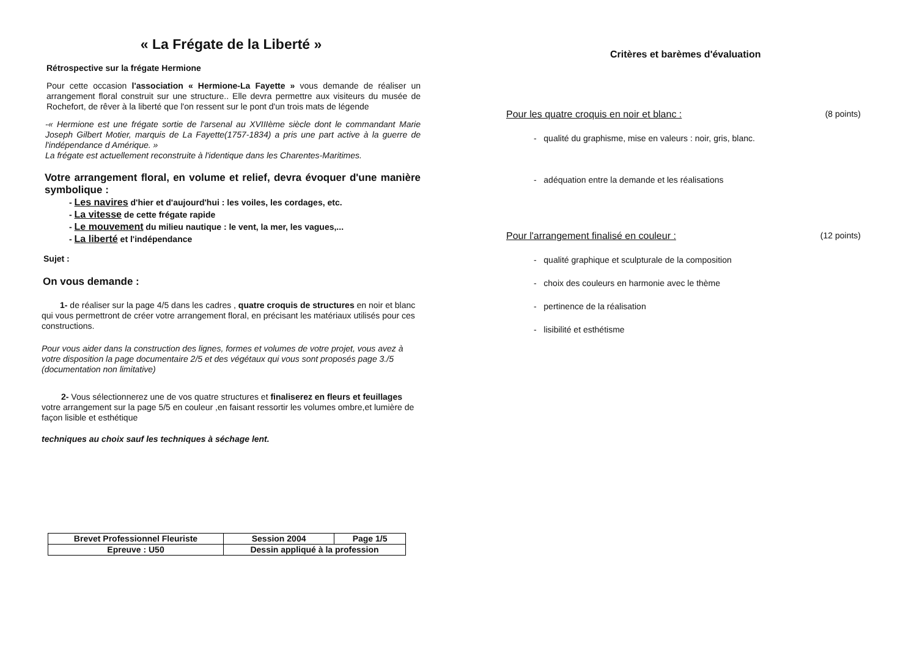« La Frégate de la Liberté »
Rétrospective sur la frégate Hermione
Pour cette occasion l'association « Hermione-La Fayette » vous demande de réaliser un arrangement floral construit sur une structure.. Elle devra permettre aux visiteurs du musée de Rochefort, de rêver à la liberté que l'on ressent sur le pont d'un trois mats de légende
-« Hermione est une frégate sortie de l'arsenal au XVIIIème siècle dont le commandant Marie Joseph Gilbert Motier, marquis de La Fayette(1757-1834) a pris une part active à la guerre de l'indépendance d Amérique. »
La frégate est actuellement reconstruite à l'identique dans les Charentes-Maritimes.
Votre arrangement floral, en volume et relief, devra évoquer d'une manière symbolique :
- Les navires d'hier et d'aujourd'hui : les voiles, les cordages, etc.
- La vitesse de cette frégate rapide
- Le mouvement du milieu nautique : le vent, la mer, les vagues,...
- La liberté et l'indépendance
Sujet :
On vous demande :
1- de réaliser sur la page 4/5 dans les cadres , quatre croquis de structures en noir et blanc qui vous permettront de créer votre arrangement floral, en précisant les matériaux utilisés pour ces constructions.
Pour vous aider dans la construction des lignes, formes et volumes de votre projet, vous avez à votre disposition la page documentaire 2/5 et des végétaux qui vous sont proposés page 3./5 (documentation non limitative)
2- Vous sélectionnerez une de vos quatre structures et finaliserez en fleurs et feuillages votre arrangement sur la page 5/5 en couleur ,en faisant ressortir les volumes ombre,et lumière de façon lisible et esthétique
techniques au choix sauf les techniques à séchage lent.
| Brevet Professionnel Fleuriste | Session 2004 | Page 1/5 |
| Epreuve : U50 | Dessin appliqué à la profession | |
Critères et barèmes d'évaluation
Pour les quatre croquis en noir et blanc : (8 points)
- qualité du graphisme, mise en valeurs : noir, gris, blanc.
- adéquation entre la demande et les réalisations
Pour l'arrangement finalisé en couleur : (12 points)
- qualité graphique et sculpturale de la composition
- choix des couleurs en harmonie avec le thème
- pertinence de la réalisation
- lisibilité et esthétisme